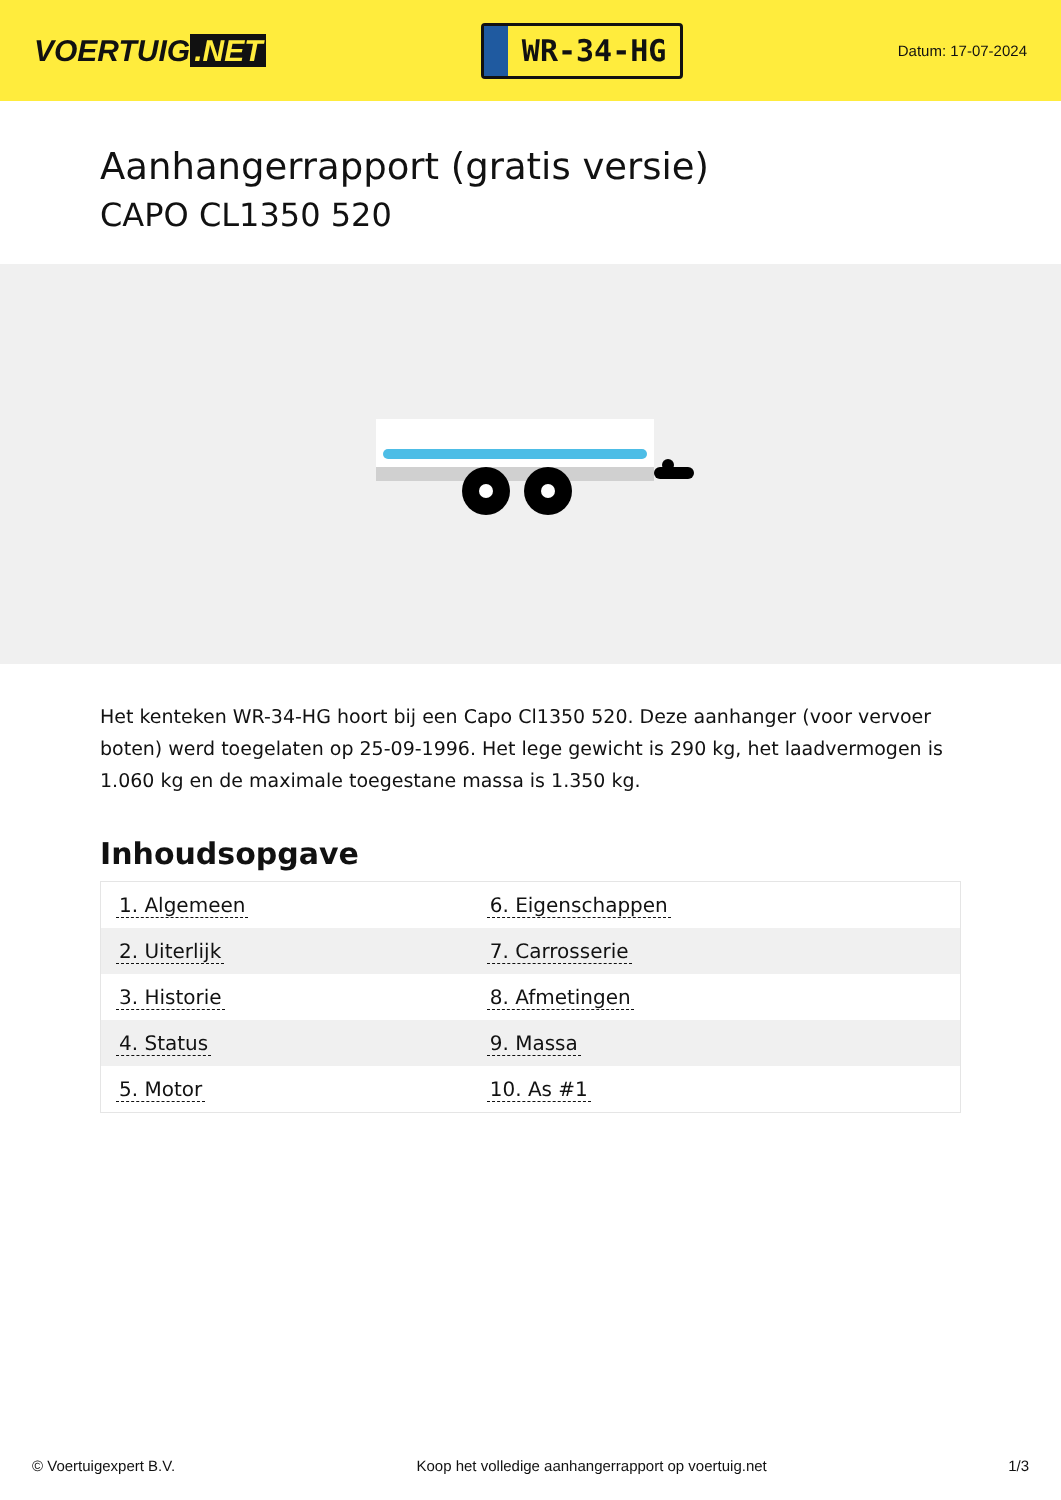VOERTUIG.NET
WR-34-HG
Datum: 17-07-2024
Aanhangerrapport (gratis versie)
CAPO CL1350 520
Het kenteken WR-34-HG hoort bij een Capo Cl1350 520. Deze aanhanger (voor vervoer boten) werd toegelaten op 25-09-1996. Het lege gewicht is 290 kg, het laadvermogen is 1.060 kg en de maximale toegestane massa is 1.350 kg.
Inhoudsopgave
| 1. Algemeen | 6. Eigenschappen |
| 2. Uiterlijk | 7. Carrosserie |
| 3. Historie | 8. Afmetingen |
| 4. Status | 9. Massa |
| 5. Motor | 10. As #1 |
© Voertuigexpert B.V. Koop het volledige aanhangerrapport op voertuig.net
1/3